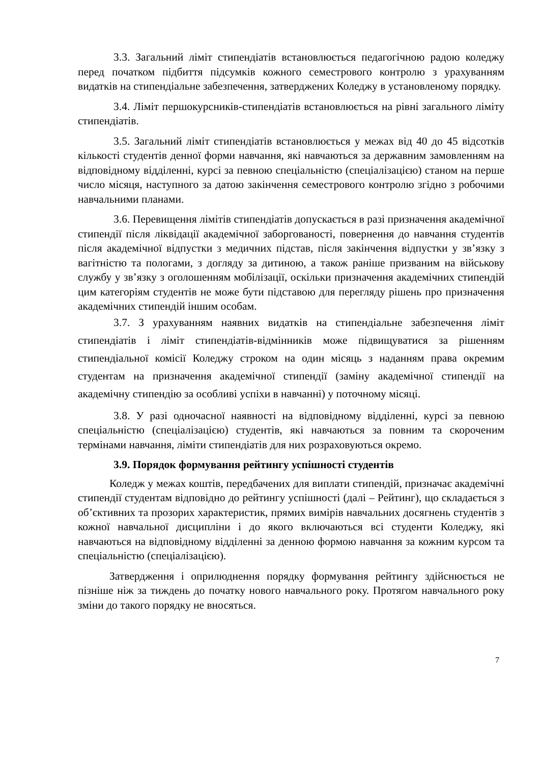3.3. Загальний ліміт стипендіатів встановлюється педагогічною радою коледжу перед початком підбиття підсумків кожного семестрового контролю з урахуванням видатків на стипендіальне забезпечення, затверджених Коледжу в установленому порядку.
3.4. Ліміт першокурсників-стипендіатів встановлюється на рівні загального ліміту стипендіатів.
3.5. Загальний ліміт стипендіатів встановлюється у межах від 40 до 45 відсотків кількості студентів денної форми навчання, які навчаються за державним замовленням на відповідному відділенні, курсі за певною спеціальністю (спеціалізацією) станом на перше число місяця, наступного за датою закінчення семестрового контролю згідно з робочими навчальними планами.
3.6. Перевищення лімітів стипендіатів допускається в разі призначення академічної стипендії після ліквідації академічної заборгованості, повернення до навчання студентів після академічної відпустки з медичних підстав, після закінчення відпустки у зв’язку з вагітністю та пологами, з догляду за дитиною, а також раніше призваним на військову службу у зв’язку з оголошенням мобілізації, оскільки призначення академічних стипендій цим категоріям студентів не може бути підставою для перегляду рішень про призначення академічних стипендій іншим особам.
3.7. З урахуванням наявних видатків на стипендіальне забезпечення ліміт стипендіатів і ліміт стипендіатів-відмінників може підвищуватися за рішенням стипендіальної комісії Коледжу строком на один місяць з наданням права окремим студентам на призначення академічної стипендії (заміну академічної стипендії на академічну стипендію за особливі успіхи в навчанні) у поточному місяці.
3.8. У разі одночасної наявності на відповідному відділенні, курсі за певною спеціальністю (спеціалізацією) студентів, які навчаються за повним та скороченим термінами навчання, ліміти стипендіатів для них розраховуються окремо.
3.9. Порядок формування рейтингу успішності студентів
Коледж у межах коштів, передбачених для виплати стипендій, призначає академічні стипендії студентам відповідно до рейтингу успішності (далі – Рейтинг), що складається з об’єктивних та прозорих характеристик, прямих вимірів навчальних досягнень студентів з кожної навчальної дисципліни і до якого включаються всі студенти Коледжу, які навчаються на відповідному відділенні за денною формою навчання за кожним курсом та спеціальністю (спеціалізацією).
Затвердження і оприлюднення порядку формування рейтингу здійснюється не пізніше ніж за тиждень до початку нового навчального року. Протягом навчального року зміни до такого порядку не вносяться.
7